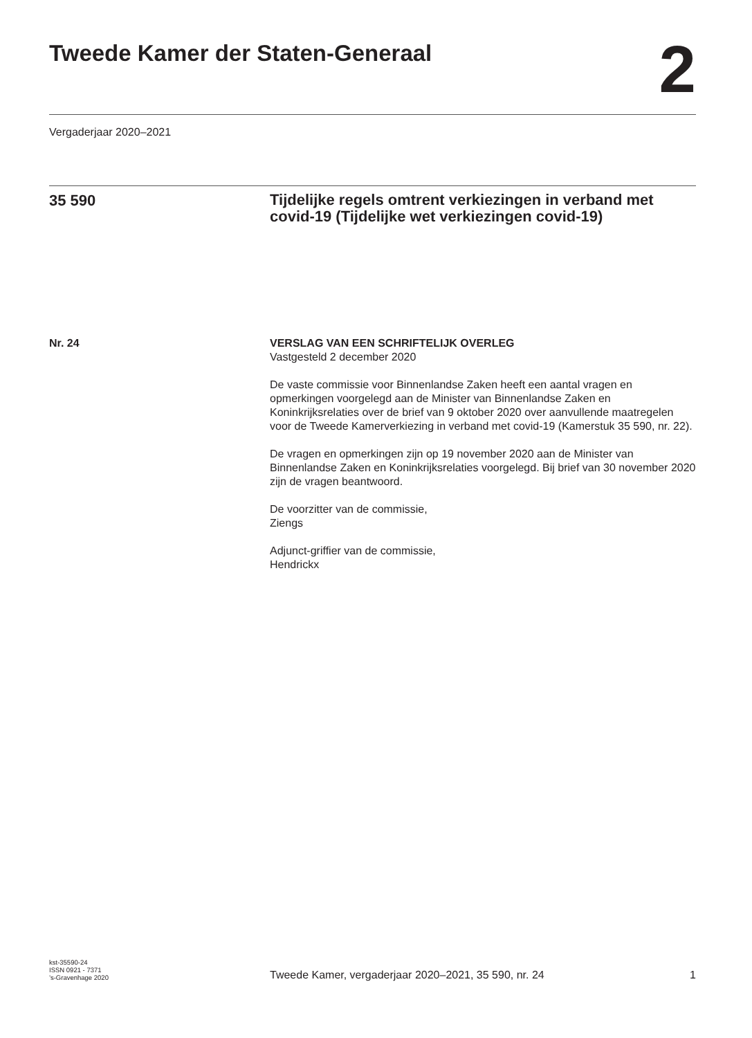Tweede Kamer der Staten-Generaal
2
Vergaderjaar 2020–2021
35 590
Tijdelijke regels omtrent verkiezingen in verband met covid-19 (Tijdelijke wet verkiezingen covid-19)
Nr. 24 VERSLAG VAN EEN SCHRIFTELIJK OVERLEG
Vastgesteld 2 december 2020
De vaste commissie voor Binnenlandse Zaken heeft een aantal vragen en opmerkingen voorgelegd aan de Minister van Binnenlandse Zaken en Koninkrijksrelaties over de brief van 9 oktober 2020 over aanvullende maatregelen voor de Tweede Kamerverkiezing in verband met covid-19 (Kamerstuk 35 590, nr. 22).
De vragen en opmerkingen zijn op 19 november 2020 aan de Minister van Binnenlandse Zaken en Koninkrijksrelaties voorgelegd. Bij brief van 30 november 2020 zijn de vragen beantwoord.
De voorzitter van de commissie,
Ziengs
Adjunct-griffier van de commissie,
Hendrickx
kst-35590-24
ISSN 0921 - 7371
’s-Gravenhage 2020
Tweede Kamer, vergaderjaar 2020–2021, 35 590, nr. 24
1